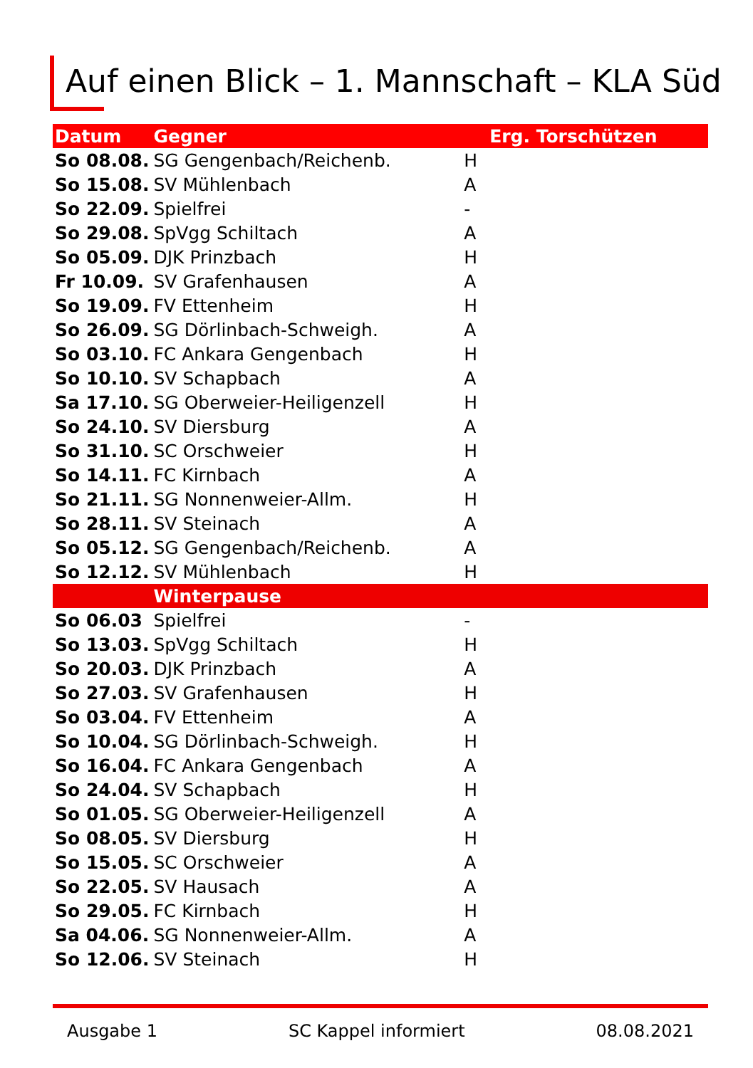Auf einen Blick – 1. Mannschaft – KLA Süd
| Datum | Gegner | | Erg. Torschützen |
| --- | --- | --- | --- |
| So 08.08. | SG Gengenbach/Reichenb. | H | |
| So 15.08. | SV Mühlenbach | A | |
| So 22.09. | Spielfrei | - | |
| So 29.08. | SpVgg Schiltach | A | |
| So 05.09. | DJK Prinzbach | H | |
| Fr 10.09. | SV Grafenhausen | A | |
| So 19.09. | FV Ettenheim | H | |
| So 26.09. | SG Dörlinbach-Schweigh. | A | |
| So 03.10. | FC Ankara Gengenbach | H | |
| So 10.10. | SV Schapbach | A | |
| Sa 17.10. | SG Oberweier-Heiligenzell | H | |
| So 24.10. | SV Diersburg | A | |
| So 31.10. | SC Orschweier | H | |
| So 14.11. | FC Kirnbach | A | |
| So 21.11. | SG Nonnenweier-Allm. | H | |
| So 28.11. | SV Steinach | A | |
| So 05.12. | SG Gengenbach/Reichenb. | A | |
| So 12.12. | SV Mühlenbach | H | |
| | Winterpause | | |
| So 06.03 | Spielfrei | - | |
| So 13.03. | SpVgg Schiltach | H | |
| So 20.03. | DJK Prinzbach | A | |
| So 27.03. | SV Grafenhausen | H | |
| So 03.04. | FV Ettenheim | A | |
| So 10.04. | SG Dörlinbach-Schweigh. | H | |
| So 16.04. | FC Ankara Gengenbach | A | |
| So 24.04. | SV Schapbach | H | |
| So 01.05. | SG Oberweier-Heiligenzell | A | |
| So 08.05. | SV Diersburg | H | |
| So 15.05. | SC Orschweier | A | |
| So 22.05. | SV Hausach | A | |
| So 29.05. | FC Kirnbach | H | |
| Sa 04.06. | SG Nonnenweier-Allm. | A | |
| So 12.06. | SV Steinach | H | |
Ausgabe 1 SC Kappel informiert 08.08.2021